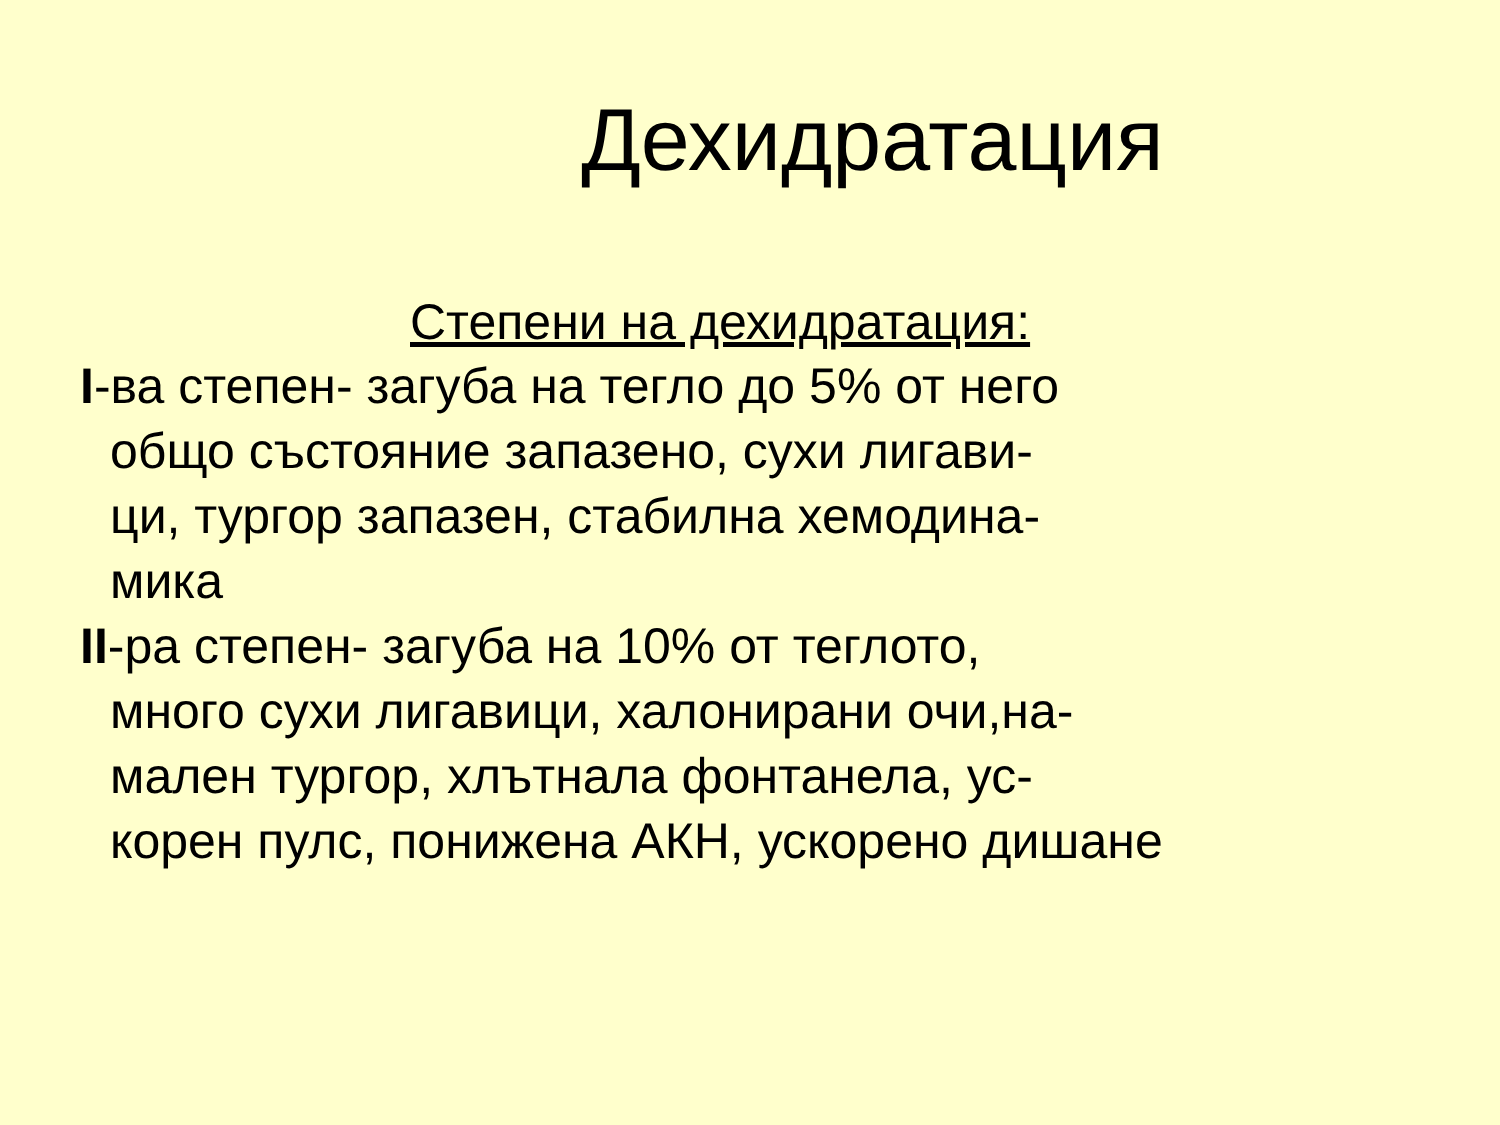Дехидратация
Степени на дехидратация:
I-ва степен- загуба на тегло до 5% от него
общо състояние запазено, сухи лигави-
ци, тургор запазен, стабилна хемодина-
мика
II-ра степен- загуба на 10% от теглото,
много сухи лигавици, халонирани очи,на-
мален тургор, хлътнала фонтанела, ус-
корен пулс, понижена АКН, ускорено дишане